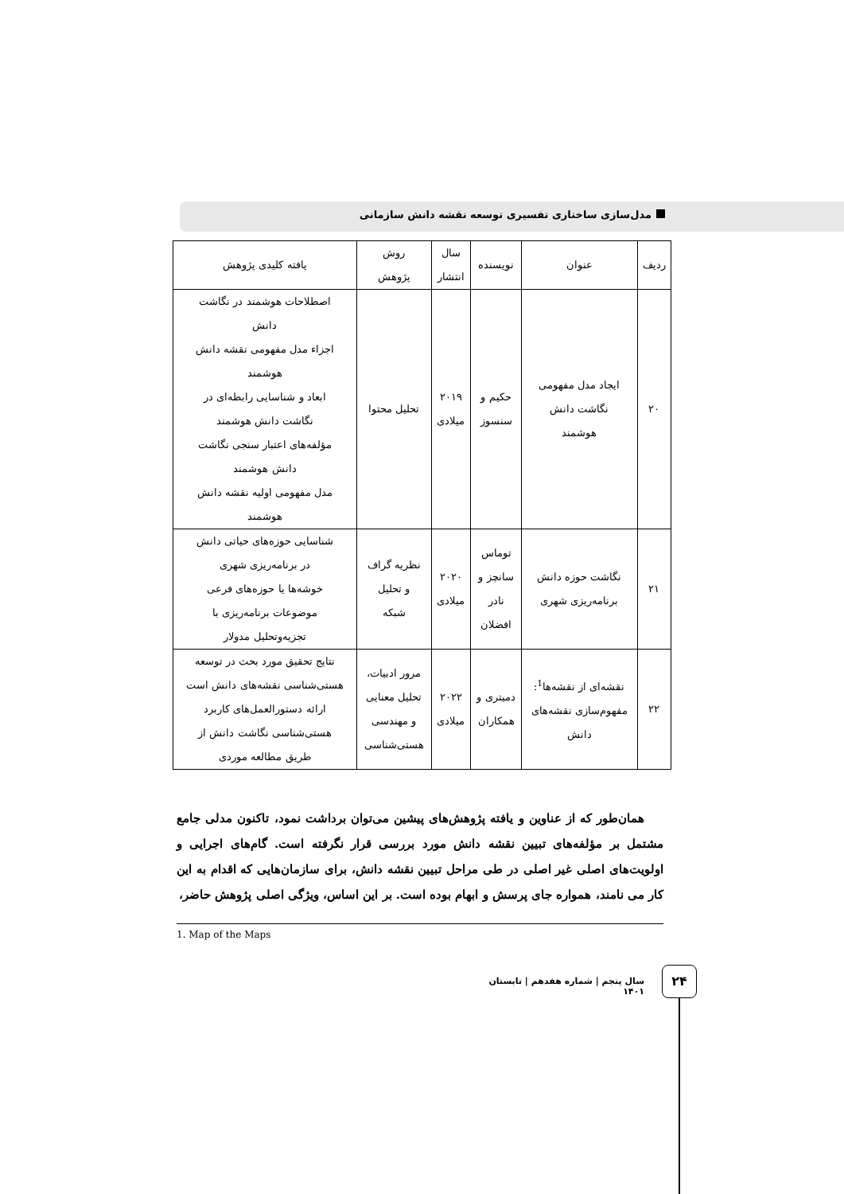مدل‌سازی ساختاری تفسیری توسعه نقشه دانش سازمانی
| ردیف | عنوان | نویسنده | سال انتشار | روش پژوهش | یافته کلیدی پژوهش |
| --- | --- | --- | --- | --- | --- |
| ۲۰ | ایجاد مدل مفهومی نگاشت دانش هوشمند | حکیم و سنسوز | ۲۰۱۹ میلادی | تحلیل محتوا | اصطلاحات هوشمند در نگاشت دانش اجزاء مدل مفهومی نقشه دانش هوشمند ابعاد و شناسایی رابطه‌ای در نگاشت دانش هوشمند مؤلفه‌های اعتبار سنجی نگاشت دانش هوشمند مدل مفهومی اولیه نقشه دانش هوشمند |
| ۲۱ | نگاشت حوزه دانش برنامه‌ریزی شهری | توماس سانچز و نادر افضلان | ۲۰۲۰ میلادی | نظریه گراف و تحلیل شبکه | شناسایی حوزه‌های حیاتی دانش در برنامه‌ریزی شهری خوشه‌ها یا حوزه‌های فرعی موضوعات برنامه‌ریزی با تجزیه‌وتحلیل مدولار |
| ۲۲ | نقشه‌ای از نقشه‌ها<sup>1</sup>: مفهوم‌سازی نقشه‌های دانش | دمیتری و همکاران | ۲۰۲۲ میلادی | مرور ادبیات، تحلیل معنایی و مهندسی هستی‌شناسی | نتایج تحقیق مورد بحث در توسعه هستی‌شناسی نقشه‌های دانش است ارائه دستورالعمل‌های کاربرد هستی‌شناسی نگاشت دانش از طریق مطالعه موردی |
همان‌طور که از عناوین و یافته پژوهش‌های پیشین می‌توان برداشت نمود، تاکنون مدلی جامع مشتمل بر مؤلفه‌های تبیین نقشه دانش مورد بررسی قرار نگرفته است. گام‌های اجرایی و اولویت‌های اصلی غیر اصلی در طی مراحل تبیین نقشه دانش، برای سازمان‌هایی که اقدام به این کار می نامند، همواره جای پرسش و ابهام بوده است. بر این اساس، ویژگی اصلی پژوهش حاضر،
1. Map of the Maps
سال پنجم | شماره هفدهم | تابستان ۱۴۰۱
۲۴